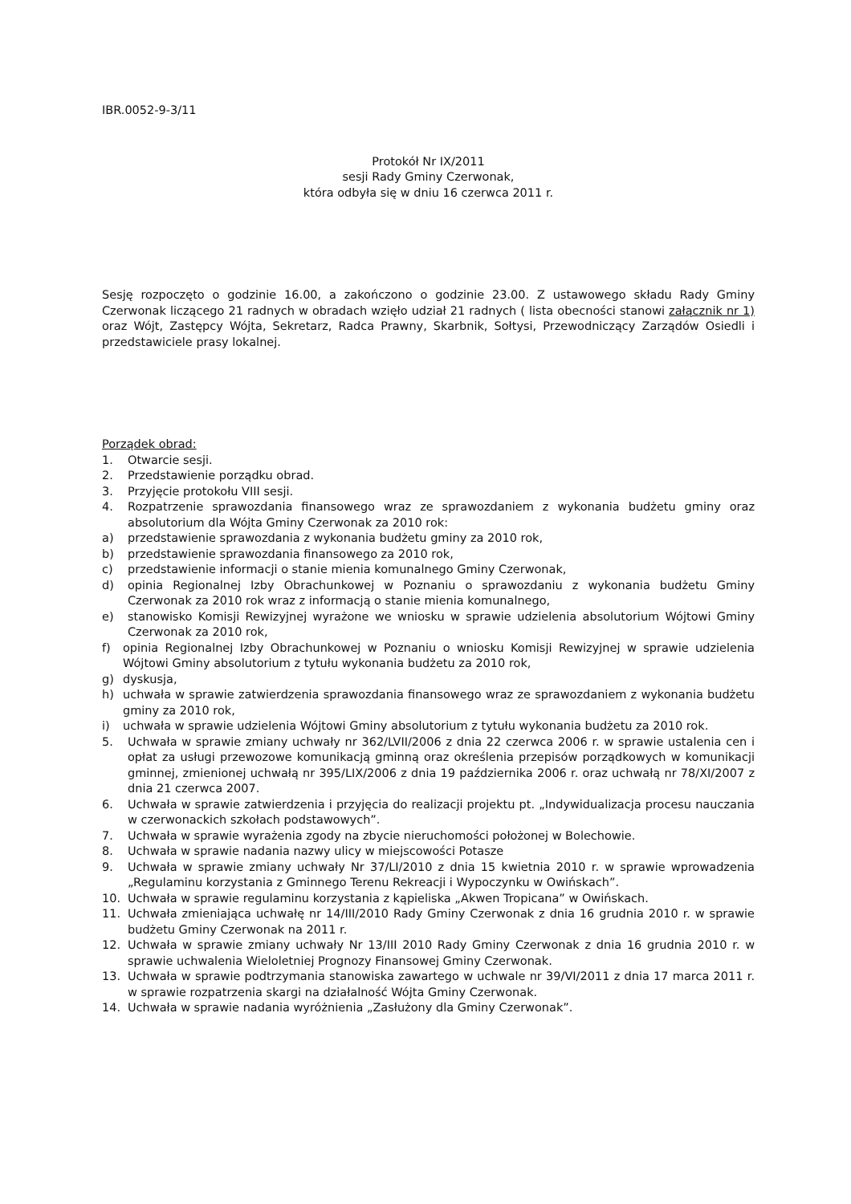IBR.0052-9-3/11
Protokół Nr IX/2011
sesji Rady Gminy Czerwonak,
która odbyła się w dniu 16 czerwca 2011 r.
Sesję rozpoczęto o godzinie 16.00, a zakończono o godzinie 23.00. Z ustawowego składu Rady Gminy Czerwonak liczącego 21 radnych w obradach wzięło udział 21 radnych ( lista obecności stanowi załącznik nr 1) oraz Wójt, Zastępcy Wójta, Sekretarz, Radca Prawny, Skarbnik, Sołtysi, Przewodniczący Zarządów Osiedli i przedstawiciele prasy lokalnej.
Porządek obrad:
1. Otwarcie sesji.
2. Przedstawienie porządku obrad.
3. Przyjęcie protokołu VIII sesji.
4. Rozpatrzenie sprawozdania finansowego wraz ze sprawozdaniem z wykonania budżetu gminy oraz absolutorium dla Wójta Gminy Czerwonak za 2010 rok:
a) przedstawienie sprawozdania z wykonania budżetu gminy za 2010 rok,
b) przedstawienie sprawozdania finansowego za 2010 rok,
c) przedstawienie informacji o stanie mienia komunalnego Gminy Czerwonak,
d) opinia Regionalnej Izby Obrachunkowej w Poznaniu o sprawozdaniu z wykonania budżetu Gminy Czerwonak za 2010 rok wraz z informacją o stanie mienia komunalnego,
e) stanowisko Komisji Rewizyjnej wyrażone we wniosku w sprawie udzielenia absolutorium Wójtowi Gminy Czerwonak za 2010 rok,
f) opinia Regionalnej Izby Obrachunkowej w Poznaniu o wniosku Komisji Rewizyjnej w sprawie udzielenia Wójtowi Gminy absolutorium z tytułu wykonania budżetu za 2010 rok,
g) dyskusja,
h) uchwała w sprawie zatwierdzenia sprawozdania finansowego wraz ze sprawozdaniem z wykonania budżetu gminy za 2010 rok,
i) uchwała w sprawie udzielenia Wójtowi Gminy absolutorium z tytułu wykonania budżetu za 2010 rok.
5. Uchwała w sprawie zmiany uchwały nr 362/LVII/2006 z dnia 22 czerwca 2006 r. w sprawie ustalenia cen i opłat za usługi przewozowe komunikacją gminną oraz określenia przepisów porządkowych w komunikacji gminnej, zmienionej uchwałą nr 395/LIX/2006 z dnia 19 października 2006 r. oraz uchwałą nr 78/XI/2007 z dnia 21 czerwca 2007.
6. Uchwała w sprawie zatwierdzenia i przyjęcia do realizacji projektu pt. „Indywidualizacja procesu nauczania w czerwonackich szkołach podstawowych”.
7. Uchwała w sprawie wyrażenia zgody na zbycie nieruchomości położonej w Bolechowie.
8. Uchwała w sprawie nadania nazwy ulicy w miejscowości Potasze
9. Uchwała w sprawie zmiany uchwały Nr 37/LI/2010 z dnia 15 kwietnia 2010 r. w sprawie wprowadzenia „Regulaminu korzystania z Gminnego Terenu Rekreacji i Wypoczynku w Owińskach”.
10. Uchwała w sprawie regulaminu korzystania z kąpieliska „Akwen Tropicana” w Owińskach.
11. Uchwała zmieniająca uchwałę nr 14/III/2010 Rady Gminy Czerwonak z dnia 16 grudnia 2010 r. w sprawie budżetu Gminy Czerwonak na 2011 r.
12. Uchwała w sprawie zmiany uchwały Nr 13/III 2010 Rady Gminy Czerwonak z dnia 16 grudnia 2010 r. w sprawie uchwalenia Wieloletniej Prognozy Finansowej Gminy Czerwonak.
13. Uchwała w sprawie podtrzymania stanowiska zawartego w uchwale nr 39/VI/2011 z dnia 17 marca 2011 r. w sprawie rozpatrzenia skargi na działalność Wójta Gminy Czerwonak.
14. Uchwała w sprawie nadania wyróżnienia „Zasłużony dla Gminy Czerwonak”.